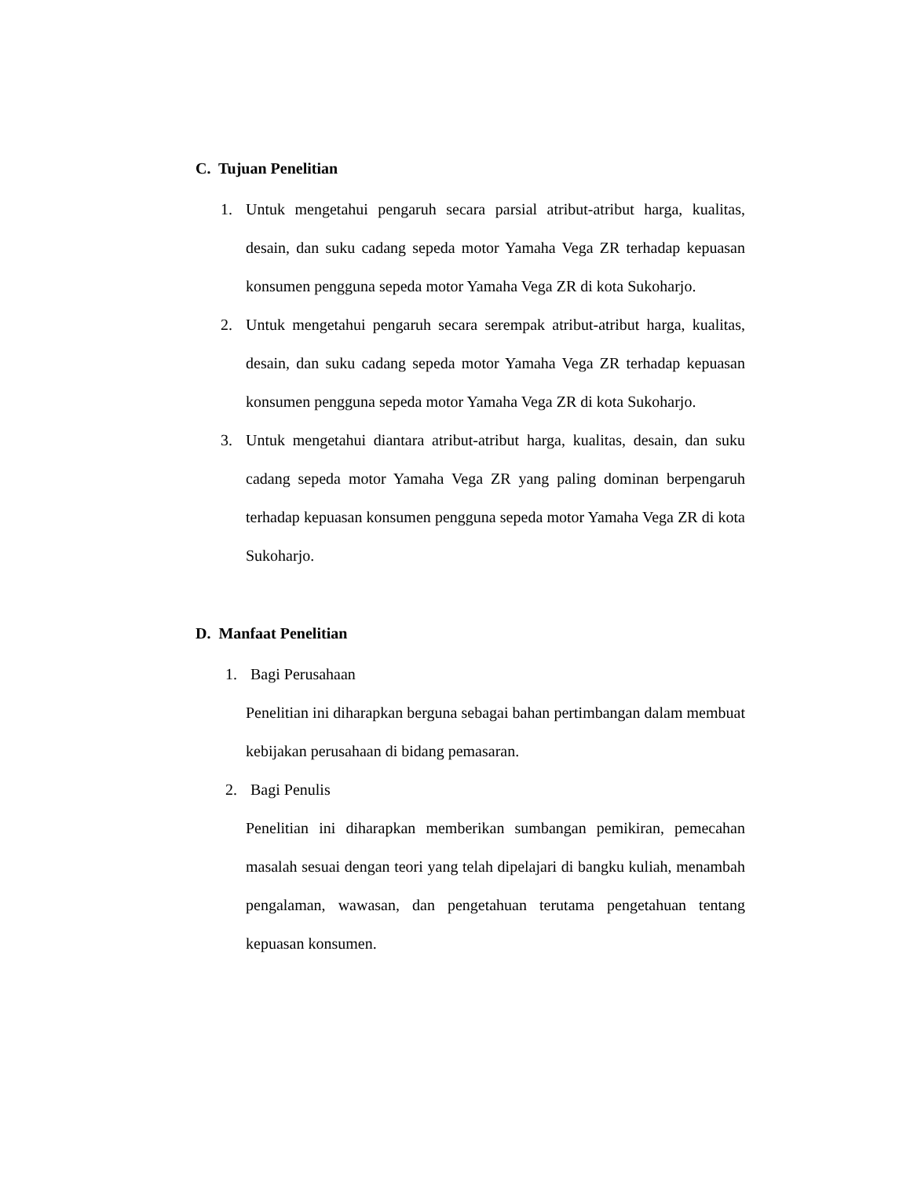C. Tujuan Penelitian
1. Untuk mengetahui pengaruh secara parsial atribut-atribut harga, kualitas, desain, dan suku cadang sepeda motor Yamaha Vega ZR terhadap kepuasan konsumen pengguna sepeda motor Yamaha Vega ZR di kota Sukoharjo.
2. Untuk mengetahui pengaruh secara serempak atribut-atribut harga, kualitas, desain, dan suku cadang sepeda motor Yamaha Vega ZR terhadap kepuasan konsumen pengguna sepeda motor Yamaha Vega ZR di kota Sukoharjo.
3. Untuk mengetahui diantara atribut-atribut harga, kualitas, desain, dan suku cadang sepeda motor Yamaha Vega ZR yang paling dominan berpengaruh terhadap kepuasan konsumen pengguna sepeda motor Yamaha Vega ZR di kota Sukoharjo.
D. Manfaat Penelitian
1. Bagi Perusahaan
Penelitian ini diharapkan berguna sebagai bahan pertimbangan dalam membuat kebijakan perusahaan di bidang pemasaran.
2. Bagi Penulis
Penelitian ini diharapkan memberikan sumbangan pemikiran, pemecahan masalah sesuai dengan teori yang telah dipelajari di bangku kuliah, menambah pengalaman, wawasan, dan pengetahuan terutama pengetahuan tentang kepuasan konsumen.